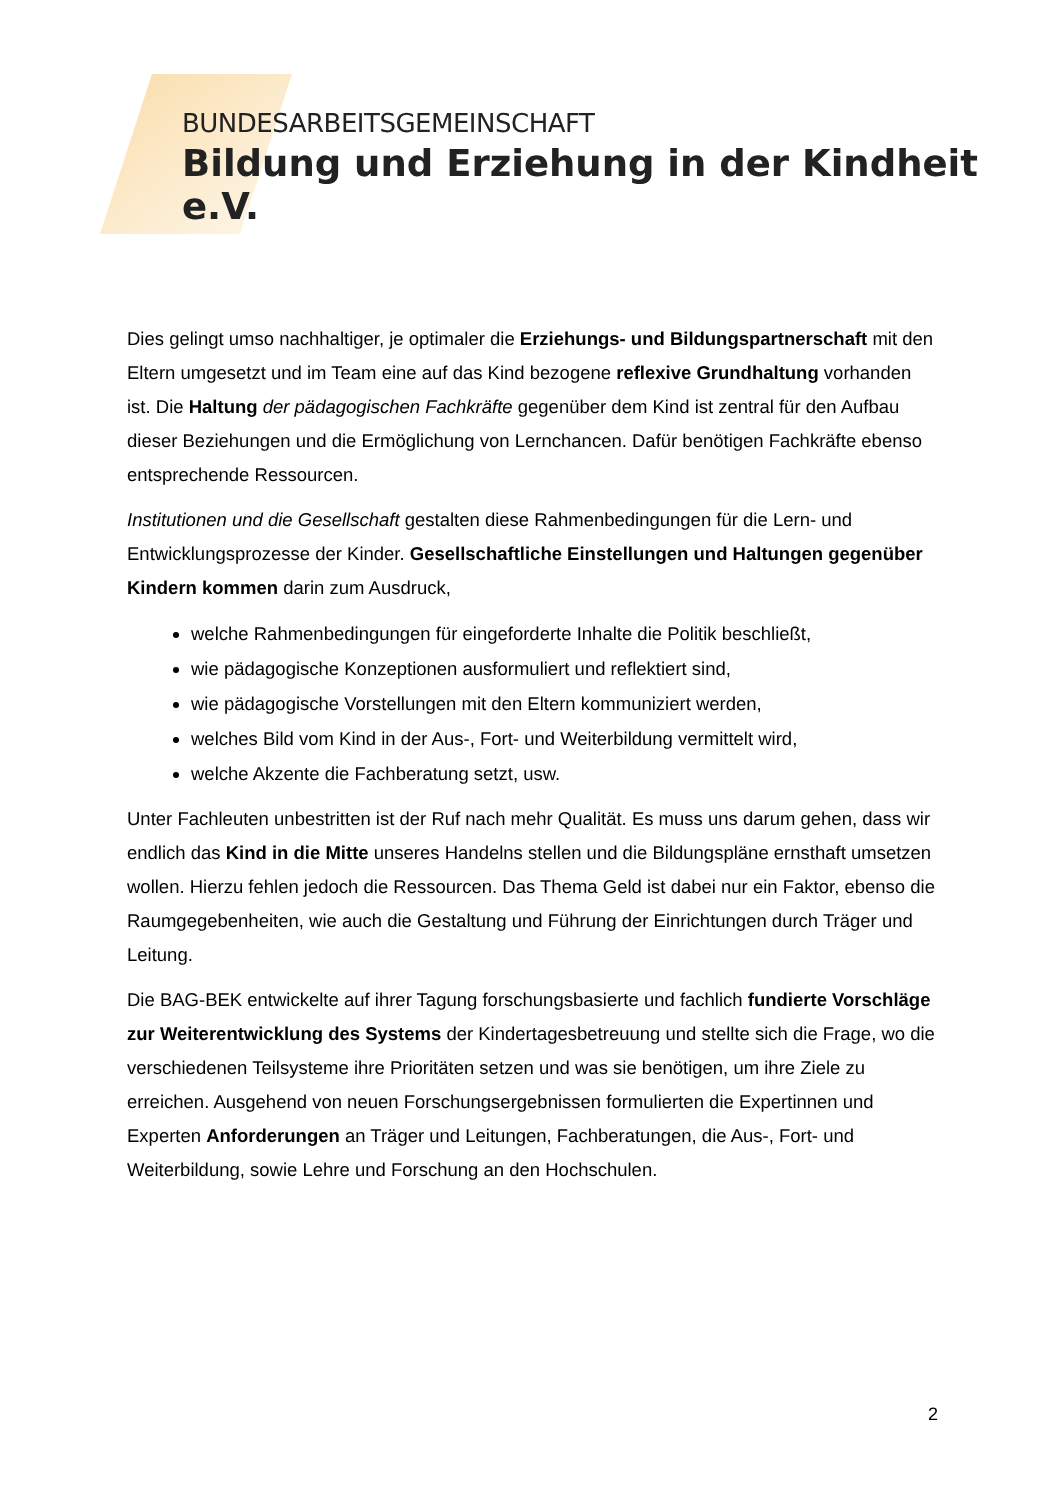BUNDESARBEITSGEMEINSCHAFT
Bildung und Erziehung in der Kindheit e.V.
Dies gelingt umso nachhaltiger, je optimaler die Erziehungs- und Bildungspartnerschaft mit den Eltern umgesetzt und im Team eine auf das Kind bezogene reflexive Grundhaltung vorhanden ist. Die Haltung der pädagogischen Fachkräfte gegenüber dem Kind ist zentral für den Aufbau dieser Beziehungen und die Ermöglichung von Lernchancen. Dafür benötigen Fachkräfte ebenso entsprechende Ressourcen.
Institutionen und die Gesellschaft gestalten diese Rahmenbedingungen für die Lern- und Entwicklungsprozesse der Kinder. Gesellschaftliche Einstellungen und Haltungen gegenüber Kindern kommen darin zum Ausdruck,
welche Rahmenbedingungen für eingeforderte Inhalte die Politik beschließt,
wie pädagogische Konzeptionen ausformuliert und reflektiert sind,
wie pädagogische Vorstellungen mit den Eltern kommuniziert werden,
welches Bild vom Kind in der Aus-, Fort- und Weiterbildung vermittelt wird,
welche Akzente die Fachberatung setzt, usw.
Unter Fachleuten unbestritten ist der Ruf nach mehr Qualität. Es muss uns darum gehen, dass wir endlich das Kind in die Mitte unseres Handelns stellen und die Bildungspläne ernsthaft umsetzen wollen. Hierzu fehlen jedoch die Ressourcen. Das Thema Geld ist dabei nur ein Faktor, ebenso die Raumgegebenheiten, wie auch die Gestaltung und Führung der Einrichtungen durch Träger und Leitung.
Die BAG-BEK entwickelte auf ihrer Tagung forschungsbasierte und fachlich fundierte Vorschläge zur Weiterentwicklung des Systems der Kindertagesbetreuung und stellte sich die Frage, wo die verschiedenen Teilsysteme ihre Prioritäten setzen und was sie benötigen, um ihre Ziele zu erreichen. Ausgehend von neuen Forschungsergebnissen formulierten die Expertinnen und Experten Anforderungen an Träger und Leitungen, Fachberatungen, die Aus-, Fort- und Weiterbildung, sowie Lehre und Forschung an den Hochschulen.
2